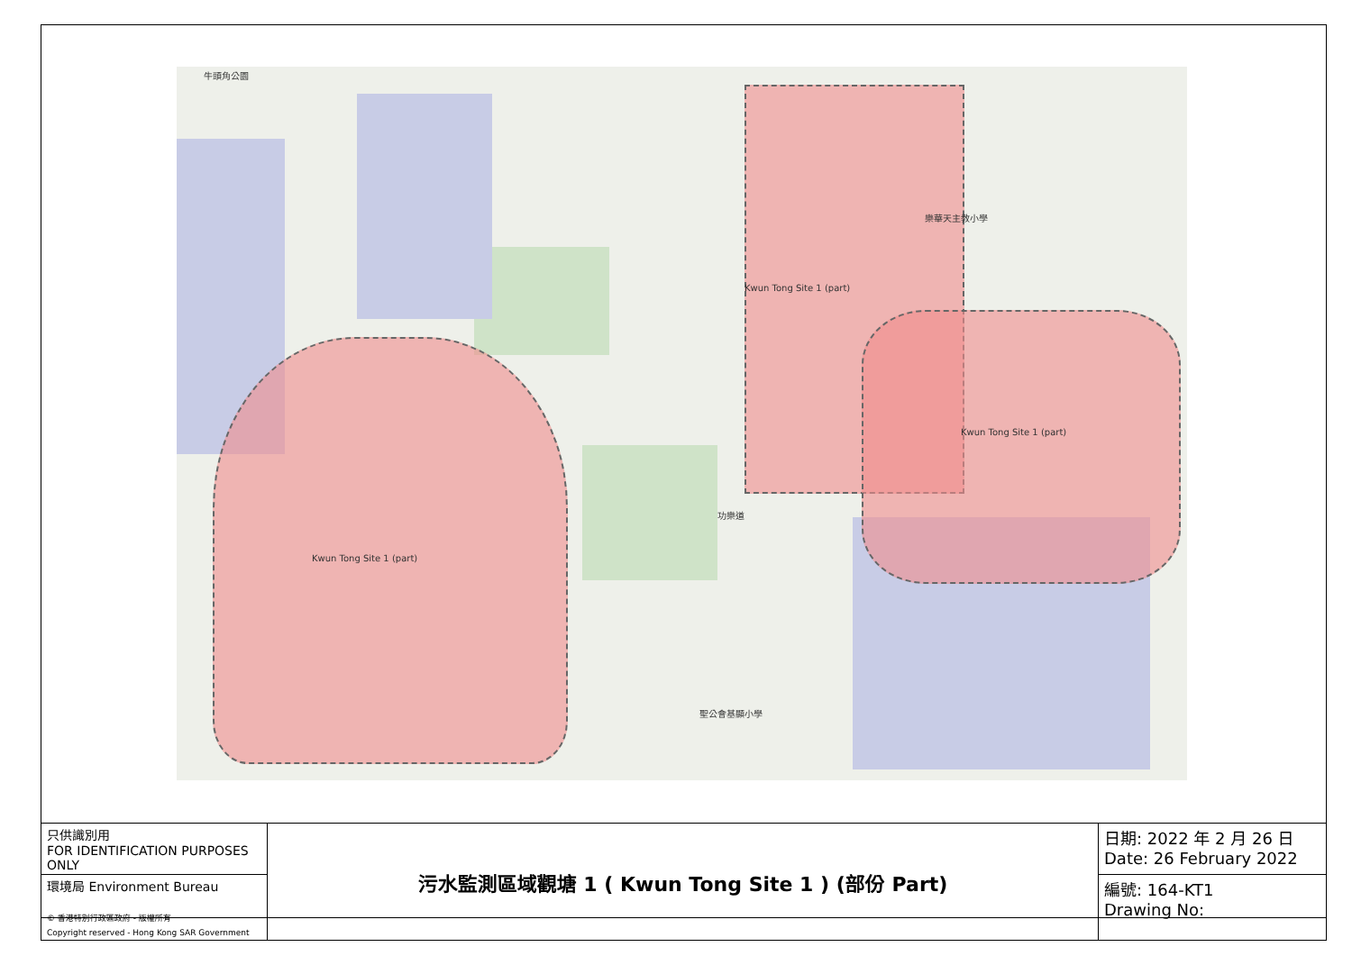Kwun Tong Site 1 (part)
Kwun Tong Site 1 (part)
Kwun Tong Site 1 (part)
牛頭角公園
樂華天主教小學
功樂道
聖公會基顯小學
| 只供識別用 FOR IDENTIFICATION PURPOSES ONLY | 污水監測區域觀塘 1 ( Kwun Tong Site 1 ) (部份 Part) | 日期: 2022 年 2 月 26 日 Date: 26 February 2022 |
| 環境局 Environment Bureau © 香港特別行政區政府 - 版權所有 Copyright reserved - Hong Kong SAR Government | | 編號: 164-KT1 Drawing No: |